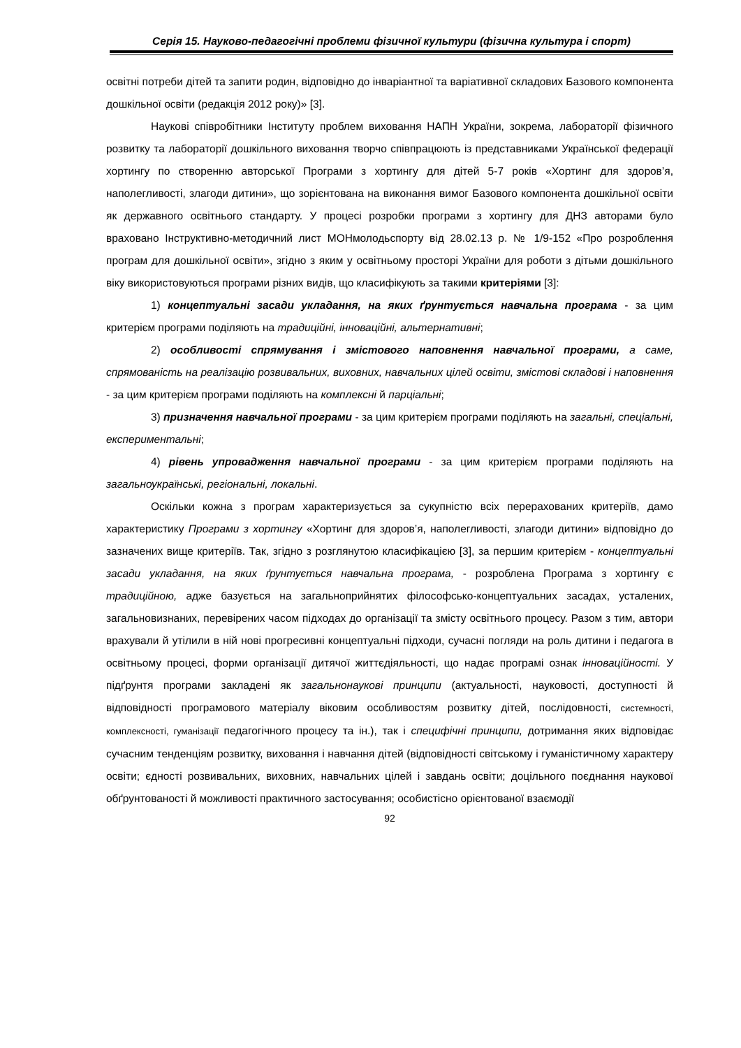Серія 15. Науково-педагогічні проблеми фізичної культури (фізична культура і спорт)
освітні потреби дітей та запити родин, відповідно до інваріантної та варіативної складових Базового компонента дошкільної освіти (редакція 2012 року)» [3].
Наукові співробітники Інституту проблем виховання НАПН України, зокрема, лабораторії фізичного розвитку та лабораторії дошкільного виховання творчо співпрацюють із представниками Української федерації хортингу по створенню авторської Програми з хортингу для дітей 5-7 років «Хортинг для здоров’я, наполегливості, злагоди дитини», що зорієнтована на виконання вимог Базового компонента дошкільної освіти як державного освітнього стандарту. У процесі розробки програми з хортингу для ДНЗ авторами було враховано Інструктивно-методичний лист МОНмолодьспорту від 28.02.13 р. № 1/9-152 «Про розроблення програм для дошкільної освіти», згідно з яким у освітньому просторі України для роботи з дітьми дошкільного віку використовуються програми різних видів, що класифікують за такими критеріями [3]:
1) концептуальні засади укладання, на яких ґрунтується навчальна програма - за цим критерієм програми поділяють на традиційні, інноваційні, альтернативні;
2) особливості спрямування і змістового наповнення навчальної програми, а саме, спрямованість на реалізацію розвивальних, виховних, навчальних цілей освіти, змістові складові і наповнення - за цим критерієм програми поділяють на комплексні й парціальні;
3) призначення навчальної програми - за цим критерієм програми поділяють на загальні, спеціальні, експериментальні;
4) рівень упровадження навчальної програми - за цим критерієм програми поділяють на загальноукраїнські, регіональні, локальні.
Оскільки кожна з програм характеризується за сукупністю всіх перерахованих критеріїв, дамо характеристику Програми з хортингу «Хортинг для здоров’я, наполегливості, злагоди дитини» відповідно до зазначених вище критеріїв. Так, згідно з розглянутою класифікацією [3], за першим критерієм - концептуальні засади укладання, на яких ґрунтується навчальна програма, - розроблена Програма з хортингу є традиційною, адже базується на загальноприйнятих філософсько-концептуальних засадах, усталених, загальновизнаних, перевірених часом підходах до організації та змісту освітнього процесу. Разом з тим, автори врахували й утілили в ній нові прогресивні концептуальні підходи, сучасні погляди на роль дитини і педагога в освітньому процесі, форми організації дитячої життєдіяльності, що надає програмі ознак інноваційності. У підґрунтя програми закладені як загальнонаукові принципи (актуальності, науковості, доступності й відповідності програмового матеріалу віковим особливостям розвитку дітей, послідовності, системності, комплексності, гуманізації педагогічного процесу та ін.), так і специфічні принципи, дотримання яких відповідає сучасним тенденціям розвитку, виховання і навчання дітей (відповідності світському і гуманістичному характеру освіти; єдності розвивальних, виховних, навчальних цілей і завдань освіти; доцільного поєднання наукової обґрунтованості й можливості практичного застосування; особистісно орієнтованої взаємодії
92